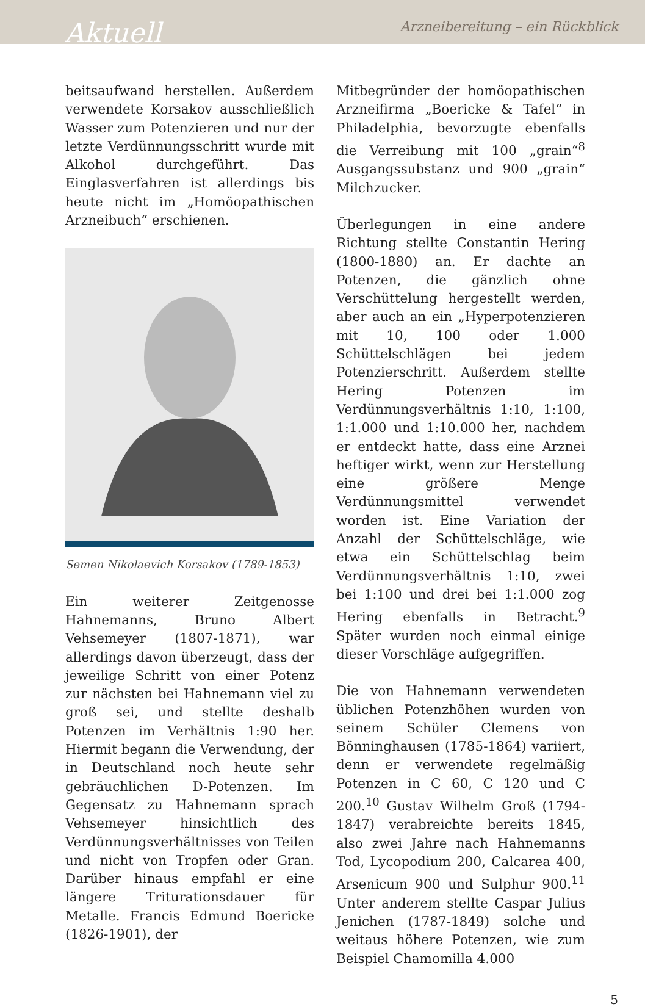Aktuell
Arzneibereitung – ein Rückblick
beitsaufwand herstellen. Außerdem verwendete Korsakov ausschließlich Wasser zum Potenzieren und nur der letzte Verdünnungsschritt wurde mit Alkohol durchgeführt. Das Einglasverfahren ist allerdings bis heute nicht im „Homöopathischen Arzneibuch“ erschienen.
Semen Nikolaevich Korsakov (1789-1853)
Ein weiterer Zeitgenosse Hahnemanns, Bruno Albert Vehsemeyer (1807-1871), war allerdings davon überzeugt, dass der jeweilige Schritt von einer Potenz zur nächsten bei Hahnemann viel zu groß sei, und stellte deshalb Potenzen im Verhältnis 1:90 her. Hiermit begann die Verwendung, der in Deutschland noch heute sehr gebräuchlichen D-Potenzen. Im Gegensatz zu Hahnemann sprach Vehsemeyer hinsichtlich des Verdünnungsverhältnisses von Teilen und nicht von Tropfen oder Gran. Darüber hinaus empfahl er eine längere Triturationsdauer für Metalle. Francis Edmund Boericke (1826-1901), der
Mitbegründer der homöopathischen Arzneifirma „Boericke & Tafel“ in Philadelphia, bevorzugte ebenfalls die Verreibung mit 100 „grain“<sup>8</sup> Ausgangssubstanz und 900 „grain“ Milchzucker.
Überlegungen in eine andere Richtung stellte Constantin Hering (1800-1880) an. Er dachte an Potenzen, die gänzlich ohne Verschüttelung hergestellt werden, aber auch an ein „Hyperpotenzieren mit 10, 100 oder 1.000 Schüttelschlägen bei jedem Potenzierschritt. Außerdem stellte Hering Potenzen im Verdünnungsverhältnis 1:10, 1:100, 1:1.000 und 1:10.000 her, nachdem er entdeckt hatte, dass eine Arznei heftiger wirkt, wenn zur Herstellung eine größere Menge Verdünnungsmittel verwendet worden ist. Eine Variation der Anzahl der Schüttelschläge, wie etwa ein Schüttelschlag beim Verdünnungsverhältnis 1:10, zwei bei 1:100 und drei bei 1:1.000 zog Hering ebenfalls in Betracht.<sup>9</sup> Später wurden noch einmal einige dieser Vorschläge aufgegriffen.
Die von Hahnemann verwendeten üblichen Potenzhöhen wurden von seinem Schüler Clemens von Bönninghausen (1785-1864) variiert, denn er verwendete regelmäßig Potenzen in C 60, C 120 und C 200.<sup>10</sup> Gustav Wilhelm Groß (1794-1847) verabreichte bereits 1845, also zwei Jahre nach Hahnemanns Tod, Lycopodium 200, Calcarea 400, Arsenicum 900 und Sulphur 900.<sup>11</sup> Unter anderem stellte Caspar Julius Jenichen (1787-1849) solche und weitaus höhere Potenzen, wie zum Beispiel Chamomilla 4.000
5